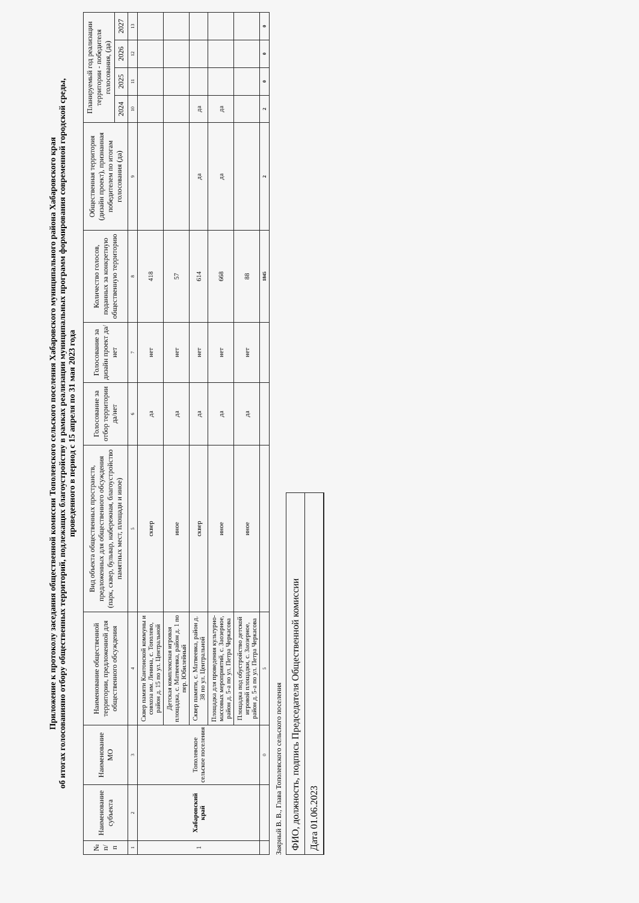Приложение к протоколу заседания общественной комиссии Тополевского сельского поселения Хабаровского муниципального района Хабаровского края
об итогах голосованияно отбору общественных территорий, подлежащих благоустройству в рамках реализации муниципальных программ формирования современной городской среды,
проведенного в период с 15 апреля по 31 мая 2023 года
| № п/п | Наименование субъекта | Наименование МО | Наименование общественной территории, предложенной для общественного обсуждения | Вид объекта общественных пространств, предложенных для общественного обсуждения (парк, сквер, бульвар, набережная, благоустройство памятных мест, площади и иное) | Голосование за отбор территории да/нет | Голосование за дизайн проект да/нет | Количество голосов, поданных за конкретную общественную территорию | Общественная территория (дизайн проект), признанная победителем по итогам голосования (да) | Планируемый год реализации территории - победителя голосования, (да) | | | |
| --- | --- | --- | --- | --- | --- | --- | --- | --- | --- | --- | --- | --- |
| | | | | | | | | | 2024 | 2025 | 2026 | 2027 |
| 1 | 2 | 3 | 4 | 5 | 6 | 7 | 8 | 9 | 10 | 11 | 12 | 13 |
| 1 | Хабаровский край | Тополевское сельское поселения | Сквер памяти Кантонской коммуны и совхоза им. Ленина, с. Тополево, район д. 15 по ул. Центральной | сквер | да | нет | 418 | | | | | |
| | | | Детская комплексная игровая площадка, с. Матвеевка, район д. 1 по пер. Юбилейный | иное | да | нет | 57 | | | | | |
| | | | Сквер памяти, с. Матвеевка, район д. 38 по ул. Центральной | сквер | да | нет | 614 | да | да | | | |
| | | | Площадка для проведения культурно-массовых мероприятий, с. Заозерное, район д. 5-а по ул. Петра Черкасова | иное | да | нет | 668 | да | да | | | |
| | | | Площадка под обустройство детской игровой площадки, с. Заозерное, район д. 5-а по ул. Петра Черкасова | иное | да | нет | 88 | | | | | |
| | | 0 | 5 | | | | 1845 | 2 | 2 | 0 | 0 | 0 |
Заярный В. В., Глава Тополевского сельского поселения
ФИО, должность, подпись Председателя Общественной комиссии
Дата 01.06.2023